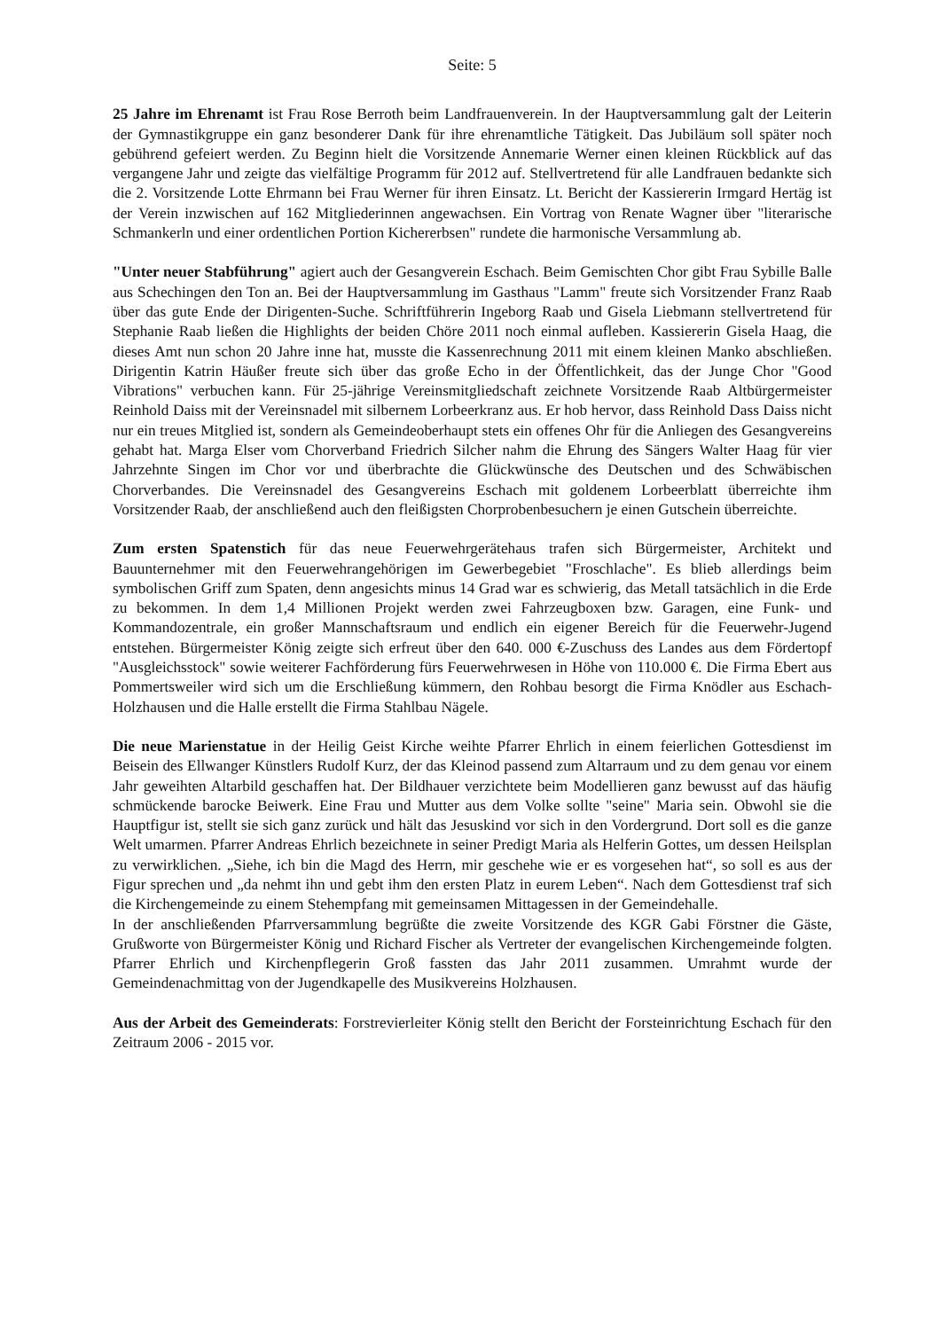Seite: 5
25 Jahre im Ehrenamt ist Frau Rose Berroth beim Landfrauenverein. In der Hauptversammlung galt der Leiterin der Gymnastikgruppe ein ganz besonderer Dank für ihre ehrenamtliche Tätigkeit. Das Jubiläum soll später noch gebührend gefeiert werden. Zu Beginn hielt die Vorsitzende Annemarie Werner einen kleinen Rückblick auf das vergangene Jahr und zeigte das vielfältige Programm für 2012 auf. Stellvertretend für alle Landfrauen bedankte sich die 2. Vorsitzende Lotte Ehrmann bei Frau Werner für ihren Einsatz. Lt. Bericht der Kassiererin Irmgard Hertäg ist der Verein inzwischen auf 162 Mitgliederinnen angewachsen. Ein Vortrag von Renate Wagner über "literarische Schmankerln und einer ordentlichen Portion Kichererbsen" rundete die harmonische Versammlung ab.
"Unter neuer Stabführung" agiert auch der Gesangverein Eschach. Beim Gemischten Chor gibt Frau Sybille Balle aus Schechingen den Ton an. Bei der Hauptversammlung im Gasthaus "Lamm" freute sich Vorsitzender Franz Raab über das gute Ende der Dirigenten-Suche. Schriftführerin Ingeborg Raab und Gisela Liebmann stellvertretend für Stephanie Raab ließen die Highlights der beiden Chöre 2011 noch einmal aufleben. Kassiererin Gisela Haag, die dieses Amt nun schon 20 Jahre inne hat, musste die Kassenrechnung 2011 mit einem kleinen Manko abschließen. Dirigentin Katrin Häußer freute sich über das große Echo in der Öffentlichkeit, das der Junge Chor "Good Vibrations" verbuchen kann. Für 25-jährige Vereinsmitgliedschaft zeichnete Vorsitzende Raab Altbürgermeister Reinhold Daiss mit der Vereinsnadel mit silbernem Lorbeerkranz aus. Er hob hervor, dass Reinhold Dass Daiss nicht nur ein treues Mitglied ist, sondern als Gemeindeoberhaupt stets ein offenes Ohr für die Anliegen des Gesangvereins gehabt hat. Marga Elser vom Chorverband Friedrich Silcher nahm die Ehrung des Sängers Walter Haag für vier Jahrzehnte Singen im Chor vor und überbrachte die Glückwünsche des Deutschen und des Schwäbischen Chorverbandes. Die Vereinsnadel des Gesangvereins Eschach mit goldenem Lorbeerblatt überreichte ihm Vorsitzender Raab, der anschließend auch den fleißigsten Chorprobenbesuchern je einen Gutschein überreichte.
Zum ersten Spatenstich für das neue Feuerwehrgerätehaus trafen sich Bürgermeister, Architekt und Bauunternehmer mit den Feuerwehrangehörigen im Gewerbegebiet "Froschlache". Es blieb allerdings beim symbolischen Griff zum Spaten, denn angesichts minus 14 Grad war es schwierig, das Metall tatsächlich in die Erde zu bekommen. In dem 1,4 Millionen Projekt werden zwei Fahrzeugboxen bzw. Garagen, eine Funk- und Kommandozentrale, ein großer Mannschaftsraum und endlich ein eigener Bereich für die Feuerwehr-Jugend entstehen. Bürgermeister König zeigte sich erfreut über den 640. 000 €-Zuschuss des Landes aus dem Fördertopf "Ausgleichsstock" sowie weiterer Fachförderung fürs Feuerwehrwesen in Höhe von 110.000 €. Die Firma Ebert aus Pommertsweiler wird sich um die Erschließung kümmern, den Rohbau besorgt die Firma Knödler aus Eschach-Holzhausen und die Halle erstellt die Firma Stahlbau Nägele.
Die neue Marienstatue in der Heilig Geist Kirche weihte Pfarrer Ehrlich in einem feierlichen Gottesdienst im Beisein des Ellwanger Künstlers Rudolf Kurz, der das Kleinod passend zum Altarraum und zu dem genau vor einem Jahr geweihten Altarbild geschaffen hat. Der Bildhauer verzichtete beim Modellieren ganz bewusst auf das häufig schmückende barocke Beiwerk. Eine Frau und Mutter aus dem Volke sollte "seine" Maria sein. Obwohl sie die Hauptfigur ist, stellt sie sich ganz zurück und hält das Jesuskind vor sich in den Vordergrund. Dort soll es die ganze Welt umarmen. Pfarrer Andreas Ehrlich bezeichnete in seiner Predigt Maria als Helferin Gottes, um dessen Heilsplan zu verwirklichen. „Siehe, ich bin die Magd des Herrn, mir geschehe wie er es vorgesehen hat“, so soll es aus der Figur sprechen und „da nehmt ihn und gebt ihm den ersten Platz in eurem Leben“. Nach dem Gottesdienst traf sich die Kirchengemeinde zu einem Stehempfang mit gemeinsamen Mittagessen in der Gemeindehalle.
In der anschließenden Pfarrversammlung begrüßte die zweite Vorsitzende des KGR Gabi Förstner die Gäste, Grußworte von Bürgermeister König und Richard Fischer als Vertreter der evangelischen Kirchengemeinde folgten. Pfarrer Ehrlich und Kirchenpflegerin Groß fassten das Jahr 2011 zusammen. Umrahmt wurde der Gemeindenachmittag von der Jugendkapelle des Musikvereins Holzhausen.
Aus der Arbeit des Gemeinderats: Forstrevierleiter König stellt den Bericht der Forsteinrichtung Eschach für den Zeitraum 2006 - 2015 vor.